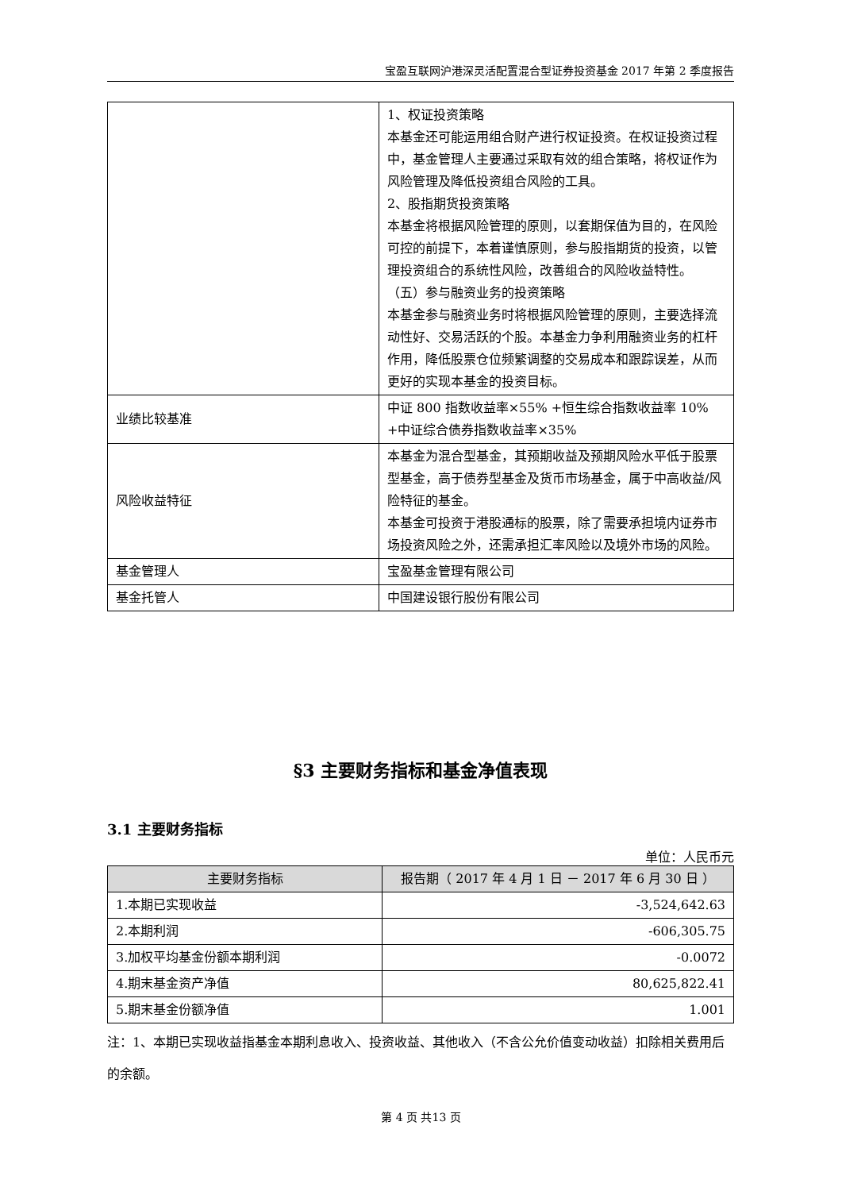宝盈互联网沪港深灵活配置混合型证券投资基金 2017 年第 2 季度报告
| | 1、权证投资策略 本基金还可能运用组合财产进行权证投资。在权证投资过程中，基金管理人主要通过采取有效的组合策略，将权证作为风险管理及降低投资组合风险的工具。 2、股指期货投资策略 本基金将根据风险管理的原则，以套期保值为目的，在风险可控的前提下，本着谨慎原则，参与股指期货的投资，以管理投资组合的系统性风险，改善组合的风险收益特性。 （五）参与融资业务的投资策略 本基金参与融资业务时将根据风险管理的原则，主要选择流动性好、交易活跃的个股。本基金力争利用融资业务的杠杆作用，降低股票仓位频繁调整的交易成本和跟踪误差，从而更好的实现本基金的投资目标。 |
| 业绩比较基准 | 中证 800 指数收益率×55% +恒生综合指数收益率 10% +中证综合债券指数收益率×35% |
| 风险收益特征 | 本基金为混合型基金，其预期收益及预期风险水平低于股票型基金，高于债券型基金及货币市场基金，属于中高收益/风险特征的基金。 本基金可投资于港股通标的股票，除了需要承担境内证券市场投资风险之外，还需承担汇率风险以及境外市场的风险。 |
| 基金管理人 | 宝盈基金管理有限公司 |
| 基金托管人 | 中国建设银行股份有限公司 |
§3 主要财务指标和基金净值表现
3.1 主要财务指标
单位：人民币元
| 主要财务指标 | 报告期（ 2017 年 4 月 1 日 － 2017 年 6 月 30 日 ） |
| --- | --- |
| 1.本期已实现收益 | -3,524,642.63 |
| 2.本期利润 | -606,305.75 |
| 3.加权平均基金份额本期利润 | -0.0072 |
| 4.期末基金资产净值 | 80,625,822.41 |
| 5.期末基金份额净值 | 1.001 |
注：1、本期已实现收益指基金本期利息收入、投资收益、其他收入（不含公允价值变动收益）扣除相关费用后的余额。
第 4 页 共13 页